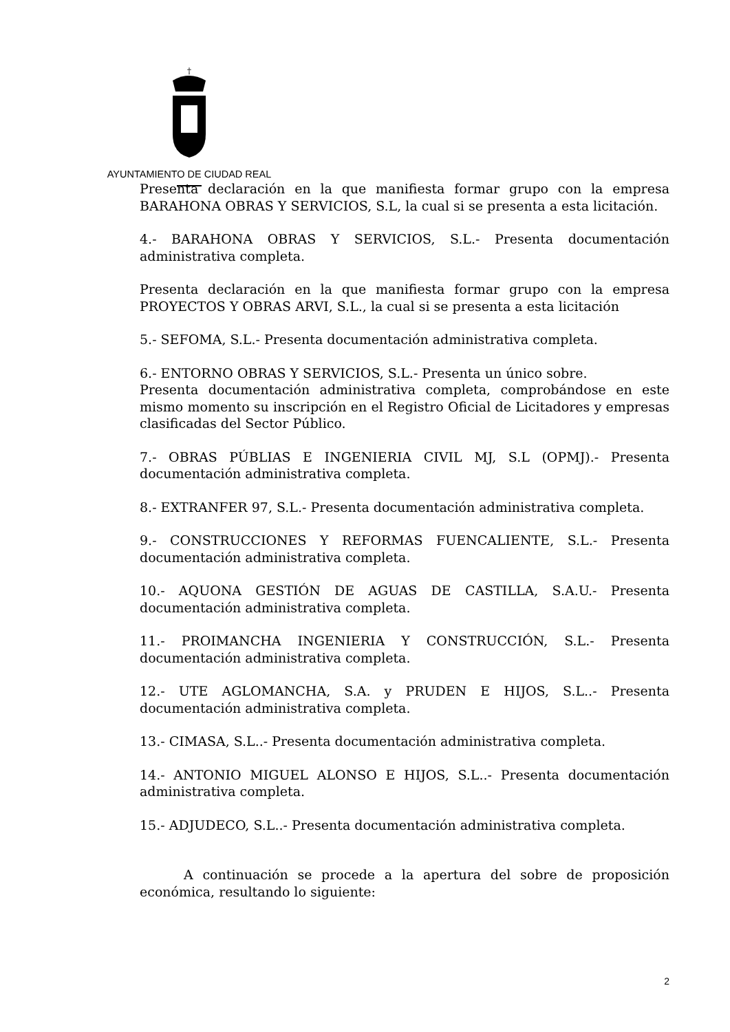†
AYUNTAMIENTO DE CIUDAD REAL
Presenta declaración en la que manifiesta formar grupo con la empresa BARAHONA OBRAS Y SERVICIOS, S.L, la cual si se presenta a esta licitación.
4.- BARAHONA OBRAS Y SERVICIOS, S.L.- Presenta documentación administrativa completa.
Presenta declaración en la que manifiesta formar grupo con la empresa PROYECTOS Y OBRAS ARVI, S.L., la cual si se presenta a esta licitación
5.- SEFOMA, S.L.- Presenta documentación administrativa completa.
6.- ENTORNO OBRAS Y SERVICIOS, S.L.- Presenta un único sobre.
Presenta documentación administrativa completa, comprobándose en este mismo momento su inscripción en el Registro Oficial de Licitadores y empresas clasificadas del Sector Público.
7.- OBRAS PÚBLIAS E INGENIERIA CIVIL MJ, S.L (OPMJ).- Presenta documentación administrativa completa.
8.- EXTRANFER 97, S.L.- Presenta documentación administrativa completa.
9.- CONSTRUCCIONES Y REFORMAS FUENCALIENTE, S.L.- Presenta documentación administrativa completa.
10.- AQUONA GESTIÓN DE AGUAS DE CASTILLA, S.A.U.- Presenta documentación administrativa completa.
11.- PROIMANCHA INGENIERIA Y CONSTRUCCIÓN, S.L.- Presenta documentación administrativa completa.
12.- UTE AGLOMANCHA, S.A. y PRUDEN E HIJOS, S.L..- Presenta documentación administrativa completa.
13.- CIMASA, S.L..- Presenta documentación administrativa completa.
14.- ANTONIO MIGUEL ALONSO E HIJOS, S.L..- Presenta documentación administrativa completa.
15.- ADJUDECO, S.L..- Presenta documentación administrativa completa.
A continuación se procede a la apertura del sobre de proposición económica, resultando lo siguiente:
2